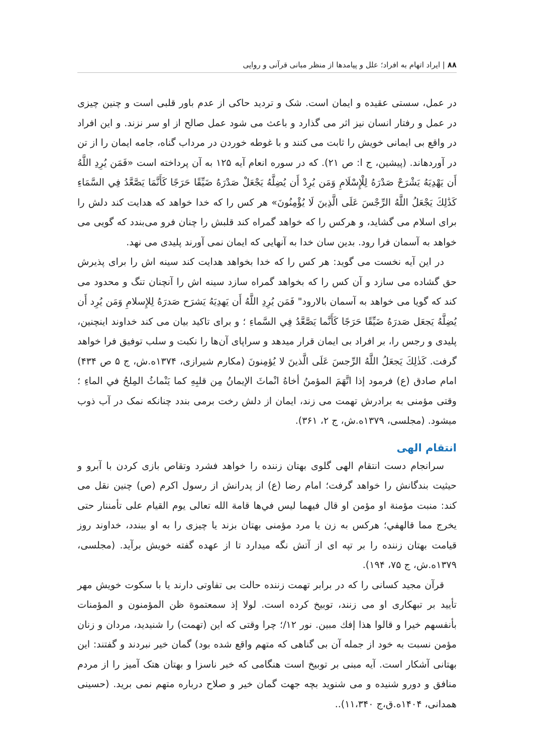۸۸ | ایراد اتهام به افراد؛ علل و پیامدها از منظر مبانی قرآنی و روایی
در عمل، سستی عقیده و ایمان است. شک و تردید حاکی از عدم باور قلبی است و چنین چیزی در عمل و رفتار انسان نیز اثر می گذارد و باعث می شود عمل صالح از او سر نزند. و این افراد در واقع بی ایمانی خویش را ثابت می کنند و با غوطه خوردن در مرداب گناه، جامه ایمان را از تن در آوردهاند. (پیشین، ج ا: ص ۲۱). که در سوره انعام آیه ۱۲۵ به آن پرداخته است «فَمَن يُرِدِ اللَّهُ أَن يَهْدِيَهُ يَشْرَحْ صَدْرَهُ لِلْإِسْلَامِ وَمَن يُرِدْ أَن يُضِلَّهُ يَجْعَلْ صَدْرَهُ ضَيِّقًا حَرَجًا كَأَنَّمَا يَصَّعَّدُ فِي السَّمَاءِ كَذَٰلِكَ يَجْعَلُ اللَّهُ الرِّجْسَ عَلَى الَّذِينَ لَا يُؤْمِنُونَ» هر کس را که خدا خواهد که هدایت کند دلش را برای اسلام می گشاید، و هرکس را که خواهد گمراه کند قلبش را چنان فرو می‌بندد که گویی می خواهد به آسمان فرا رود. بدین سان خدا به آنهایی که ایمان نمی آورند پلیدی می نهد.
در این آیه نخست می گوید: هر کس را که خدا بخواهد هدایت کند سینه اش را برای پذیرش حق گشاده می سازد و آن کس را که بخواهد گمراه سازد سینه اش را آنچنان تنگ و محدود می کند که گویا می خواهد به آسمان بالارود" فَمَن يُرِدِ اللَّهُ أَن يَهدِيَهُ يَشرَح صَدرَهُ لِلإِسلامِ وَمَن يُرِد أَن يُضِلَّهُ يَجعَل صَدرَهُ ضَيِّقًا حَرَجًا كَأَنَّما يَصَّعَّدُ فِي السَّماءِ ؛ و برای تاکید بیان می کند خداوند اینچنین، پلیدی و رجس را، بر افراد بی ایمان قرار میدهد و سراپای آن‌ها را نکبت و سلب توفیق فرا خواهد گرفت. كَذٰلِكَ يَجعَلُ اللَّهُ الرِّجسَ عَلَى الَّذينَ لا يُؤمِنونَ (مکارم شیرازی، ۱۳۷۴ه.ش، ج ۵ ص ۴۳۴) امام صادق (ع) فرمود إذا اتَّهَمَ المؤمنُ أخاهُ انْماثَ الإيمانُ مِن قلبِهِ كما يَنْماثُ المِلحُ في الماءِ ؛ وقتی مؤمنی به برادرش تهمت می زند، ایمان از دلش رخت برمی بندد چنانکه نمک در آب ذوب میشود. (مجلسی، ۱۳۷۹ه.ش، ج ۲، ۳۶۱).
انتقام الهی
سرانجام دست انتقام الهی گلوی بهتان زننده را خواهد فشرد وتقاص بازی کردن با آبرو و حیثیت بندگانش را خواهد گرفت؛ امام رضا (ع) از پدرانش از رسول اکرم (ص) چنین نقل می کند: منبت مؤمنة او مؤمن او قال فيهما ليس في‌ها قامة الله تعالى يوم القيام على تأمننار حتى يخرج مما قالهفي؛ هرکس به زن یا مرد مؤمنی بهتان بزند یا چیزی را به او ببندد، خداوند روز قیامت بهتان زننده را بر تپه ای از آتش نگه میدارد تا از عهده گفته خویش برآید. (مجلسی، ۱۳۷۹ه.ش، ج ۷۵، ۱۹۴).
قرآن مجید کسانی را که در برابر تهمت زننده حالت بی تفاوتی دارند یا با سکوت خویش مهر تأیید بر تبهکاری او می زنند، توبیخ کرده است. لولا إذ سمعتموة ظن المؤمنون و المؤمنات بأنفسهم خيرا و قالوا هذا إفك مبين. نور ۱۲/؛ چرا وقتی که این (تهمت) را شنیدید، مردان و زنان مؤمن نسبت به خود از جمله آن بی گناهی که متهم واقع شده بود) گمان خیر نبردند و گفتند: این بهتانی آشکار است. آیه مبنی بر توبیخ است هنگامی که خبر ناسزا و بهتان هتک آمیز را از مردم منافق و دورو شنیده و می شنوید بچه جهت گمان خیر و صلاح درباره متهم نمی برید. (حسینی همدانی، ۱۴۰۴ه.ق،ج ۱۱،۳۴۰)..